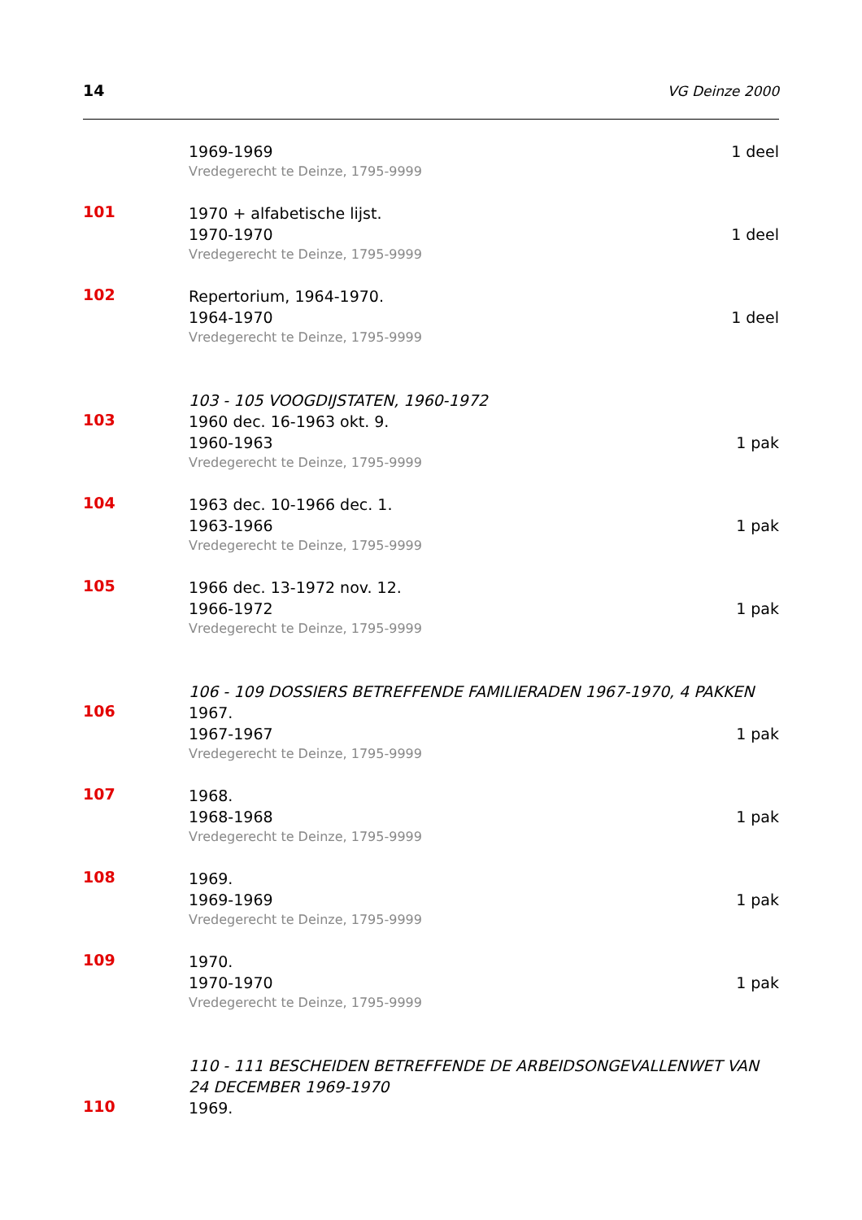14 VG Deinze 2000
1969-1969 1 deel
Vredegerecht te Deinze, 1795-9999
101
1970 + alfabetische lijst.
1970-1970 1 deel
Vredegerecht te Deinze, 1795-9999
102
Repertorium, 1964-1970.
1964-1970 1 deel
Vredegerecht te Deinze, 1795-9999
103 - 105 VOOGDIJSTATEN, 1960-1972
103
1960 dec. 16-1963 okt. 9.
1960-1963 1 pak
Vredegerecht te Deinze, 1795-9999
104
1963 dec. 10-1966 dec. 1.
1963-1966 1 pak
Vredegerecht te Deinze, 1795-9999
105
1966 dec. 13-1972 nov. 12.
1966-1972 1 pak
Vredegerecht te Deinze, 1795-9999
106 - 109 DOSSIERS BETREFFENDE FAMILIERADEN 1967-1970, 4 PAKKEN
106
1967.
1967-1967 1 pak
Vredegerecht te Deinze, 1795-9999
107
1968.
1968-1968 1 pak
Vredegerecht te Deinze, 1795-9999
108
1969.
1969-1969 1 pak
Vredegerecht te Deinze, 1795-9999
109
1970.
1970-1970 1 pak
Vredegerecht te Deinze, 1795-9999
110 - 111 BESCHEIDEN BETREFFENDE DE ARBEIDSONGEVALLENWET VAN 24 DECEMBER 1969-1970
110
1969.